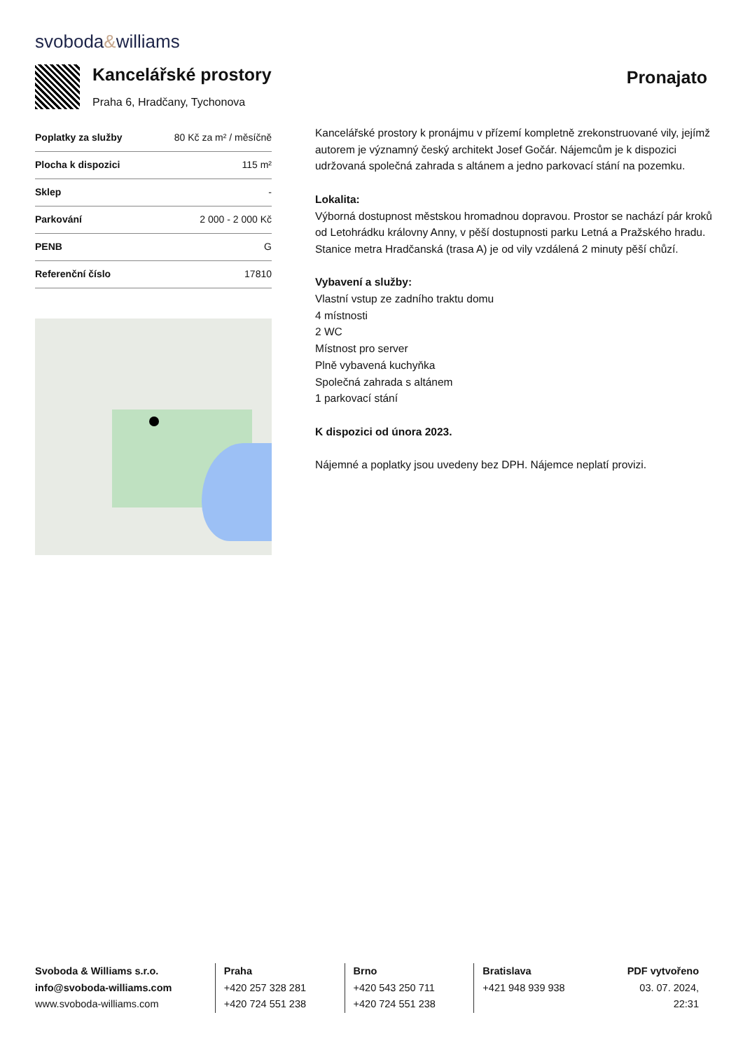svoboda&williams
Kancelářské prostory
Praha 6, Hradčany, Tychonova
Pronajato
| Poplatky za služby | 80 Kč za m² / měsíčně |
| Plocha k dispozici | 115 m² |
| Sklep | - |
| Parkování | 2 000 - 2 000 Kč |
| PENB | G |
| Referenční číslo | 17810 |
Kancelářské prostory k pronájmu v přízemí kompletně zrekonstruované vily, jejímž autorem je významný český architekt Josef Gočár. Nájemcům je k dispozici udržovaná společná zahrada s altánem a jedno parkovací stání na pozemku.
Lokalita:
Výborná dostupnost městskou hromadnou dopravou. Prostor se nachází pár kroků od Letohrádku královny Anny, v pěší dostupnosti parku Letná a Pražského hradu. Stanice metra Hradčanská (trasa A) je od vily vzdálená 2 minuty pěší chůzí.
Vybavení a služby:
Vlastní vstup ze zadního traktu domu
4 místnosti
2 WC
Místnost pro server
Plně vybavená kuchyňka
Společná zahrada s altánem
1 parkovací stání
K dispozici od února 2023.
Nájemné a poplatky jsou uvedeny bez DPH. Nájemce neplatí provizi.
Svoboda & Williams s.r.o.
info@svoboda-williams.com
www.svoboda-williams.com
Praha
+420 257 328 281
+420 724 551 238
Brno
+420 543 250 711
+420 724 551 238
Bratislava
+421 948 939 938
PDF vytvořeno
03. 07. 2024, 22:31